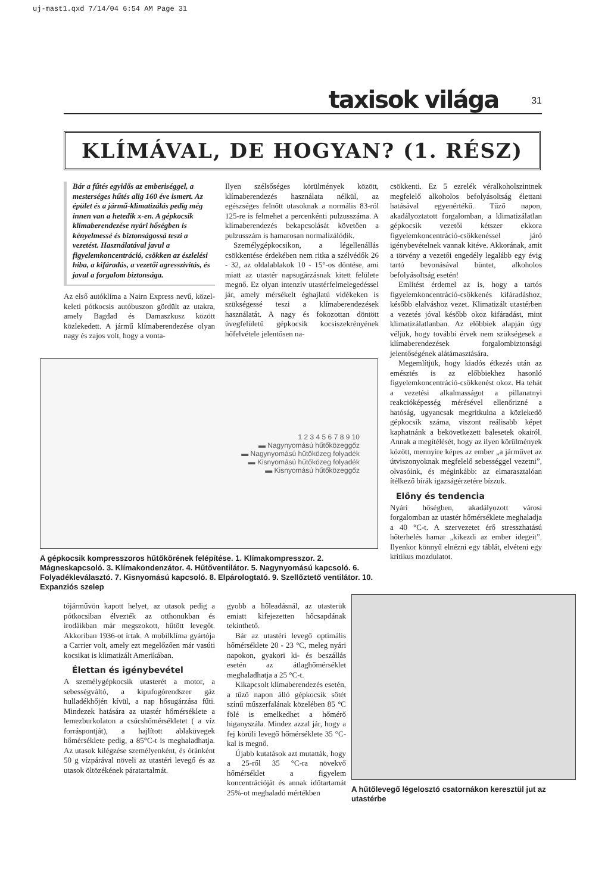uj-mast1.qxd 7/14/04 6:54 AM Page 31
taxisok világa 31
KLÍMÁVAL, DE HOGYAN? (1. RÉSZ)
Bár a fűtés egyidős az emberiséggel, a mesterséges hűtés alig 160 éve ismert. Az épület és a jármű-klimatizálás pedig még innen van a hetedik x-en. A gépkocsik klímaberendezése nyári hőségben is kényelmessé és biztonságossá teszi a vezetést. Használatával javul a figyelemkoncentráció, csökken az észlelési hiba, a kifáradás, a vezetői agresszivitás, és javul a forgalom biztonsága.
Az első autóklíma a Nairn Express nevű, közel-keleti pótkocsis autóbuszon gördült az utakra, amely Bagdad és Damaszkusz között közlekedett. A jármű klímaberendezése olyan nagy és zajos volt, hogy a vonta-
Ilyen szélsőséges körülmények között, klímaberendezés használata nélkül, az egészséges felnőtt utasoknak a normális 83-ról 125-re is felmehet a percenkénti pulzusszáma. A klímaberendezés bekapcsolását követően a pulzusszám is hamarosan normalizálódik.
Személygépkocsikon, a légellenállás csökkentése érdekében nem ritka a szélvédők 26 - 32, az oldalablakok 10 - 15°-os döntése, ami miatt az utastér napsugárzásnak kitett felülete megnő. Ez olyan intenzív utastérfelmelegedéssel jár, amely mérsékelt éghajlatú vidékeken is szükségessé teszi a klímaberendezések használatát. A nagy és fokozottan döntött üvegfelületű gépkocsik kocsiszekrényének hőfelvétele jelentősen na-
csökkenti. Ez 5 ezrelék véralkoholszintnek megfelelő alkoholos befolyásoltság élettani hatásával egyenértékű. Tűző napon, akadályoztatott forgalomban, a klimatizálatlan gépkocsik vezetői kétszer ekkora figyelemkoncentráció-csökkenéssel járó igénybevételnek vannak kitéve. Akkorának, amit a törvény a vezetői engedély legalább egy évig tartó bevonásával büntet, alkoholos befolyásoltság esetén!
Említést érdemel az is, hogy a tartós figyelemkoncentráció-csökkenés kifáradáshoz, később elalváshoz vezet. Klimatizált utastérben a vezetés jóval később okoz kifáradást, mint klimatizálatlanban. Az előbbiek alapján úgy véljük, hogy további érvek nem szükségesek a klímaberendezések forgalombiztonsági jelentőségének alátámasztására.
Megemlítjük, hogy kiadós étkezés után az emésztés is az előbbiekhez hasonló figyelemkoncentráció-csökkenést okoz. Ha tehát a vezetési alkalmasságot a pillanatnyi reakcióképesség mérésével ellenőrizné a hatóság, ugyancsak megritkulna a közlekedő gépkocsik száma, viszont reálisabb képet kaphatnánk a bekövetkezett balesetek okairól. Annak a megítélését, hogy az ilyen körülmények között, mennyire képes az ember „a járművet az útviszonyoknak megfelelő sebességgel vezetni”, olvasóink, és méginkább: az elmarasztalóan ítélkező bírák igazságérzetére bízzuk.
Előny és tendencia
Nyári hőségben, akadályozott városi forgalomban az utastér hőmérséklete meghaladja a 40 °C-t. A szervezetet érő stresszhatású hőterhelés hamar „kikezdi az ember idegeit”. Ilyenkor könnyű elnézni egy táblát, elvéteni egy kritikus mozdulatot.
1 2 3 4 5 6 7 8 9 10
▬ Nagynyomású hűtőközeggőz
▬ Nagynyomású hűtőközeg folyadék
▬ Kisnyomású hűtőközeg folyadék
▬ Kisnyomású hűtőközeggőz
A gépkocsik kompresszoros hűtőkörének felépítése. 1. Klímakompresszor. 2. Mágneskapcsoló. 3. Klímakondenzátor. 4. Hűtőventilátor. 5. Nagynyomású kapcsoló. 6. Folyadékleválasztó. 7. Kisnyomású kapcsoló. 8. Elpárologtató. 9. Szellőztető ventilátor. 10. Expanziós szelep
tójárművön kapott helyet, az utasok pedig a pótkocsiban élvezték az otthonukban és irodáikban már megszokott, hűtött levegőt. Akkoriban 1936-ot írtak. A mobilklíma gyártója a Carrier volt, amely ezt megelőzően már vasúti kocsikat is klimatizált Amerikában.
Élettan és igénybevétel
A személygépkocsik utasterét a motor, a sebességváltó, a kipufogórendszer gáz hulladékhőjén kívül, a nap hősugárzása fűti. Mindezek hatására az utastér hőmérséklete a lemezburkolaton a csúcshőmérsékletet ( a víz forráspontját), a hajlított ablaküvegek hőmérséklete pedig, a 85°C-t is meghaladhatja. Az utasok kilégzése személyenként, és óránként 50 g vízpárával növeli az utastéri levegő és az utasok öltözékének páratartalmát.
gyobb a hőleadásnál, az utasterük emiatt kifejezetten hőcsapdának tekinthető.
Bár az utastéri levegő optimális hőmérséklete 20 - 23 °C, meleg nyári napokon, gyakori ki- és beszállás esetén az átlaghőmérséklet meghaladhatja a 25 °C-t.
Kikapcsolt klímaberendezés esetén, a tűző napon álló gépkocsik sötét színű műszerfalának közelében 85 °C fölé is emelkedhet a hőmérő higanyszála. Mindez azzal jár, hogy a fej körüli levegő hőmérséklete 35 °C-kal is megnő.
Újabb kutatások azt mutatták, hogy a 25-ről 35 °C-ra növekvő hőmérséklet a figyelem koncentrációját és annak időtartamát 25%-ot meghaladó mértékben
A hűtőlevegő légelosztó csatornákon keresztül jut az utastérbe